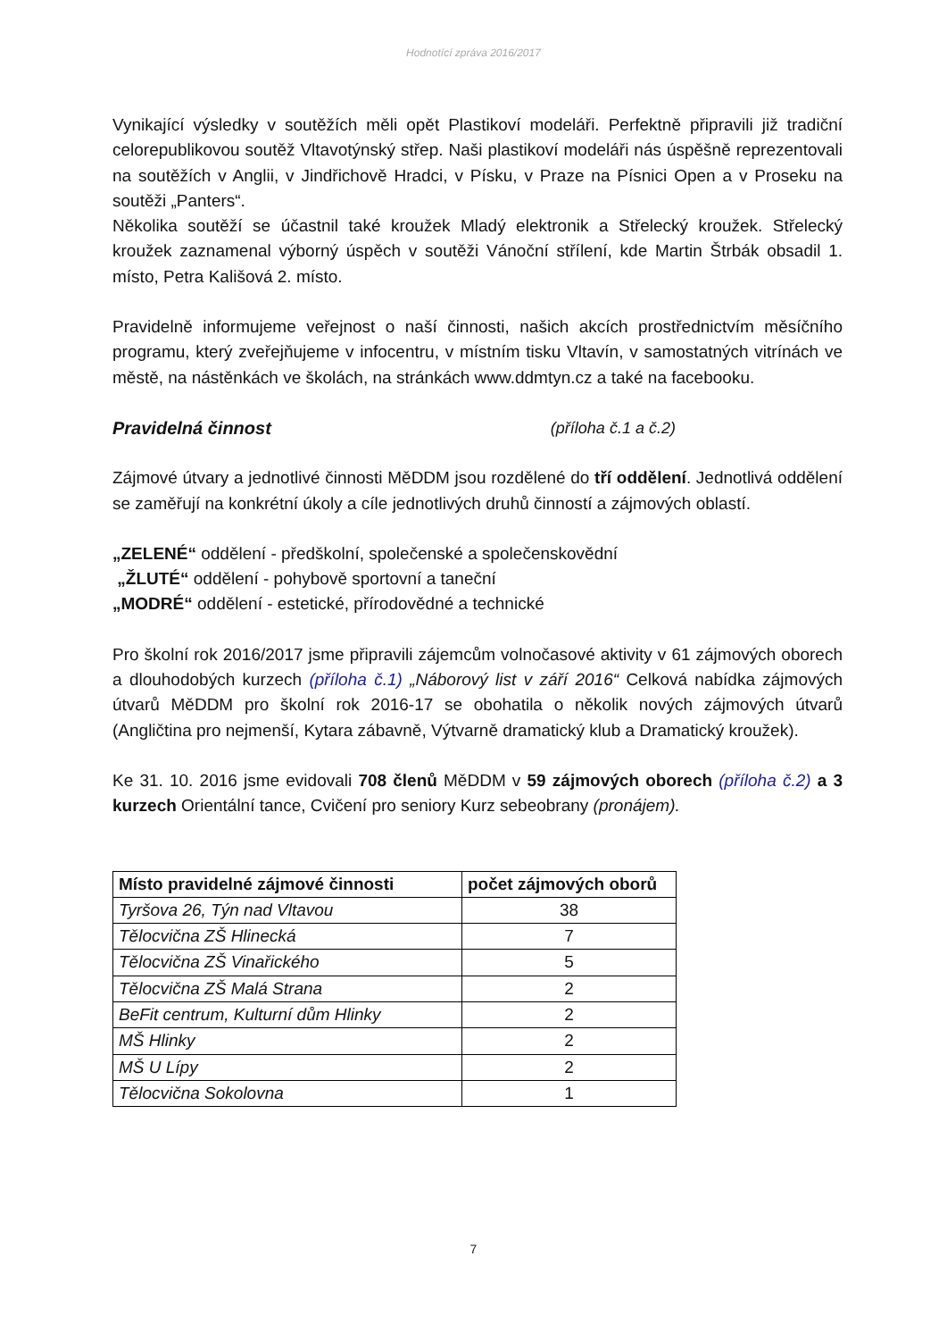Hodnotící zpráva 2016/2017
Vynikající výsledky v soutěžích měli opět Plastikoví modeláři. Perfektně připravili již tradiční celorepublikovou soutěž Vltavotýnský střep. Naši plastikoví modeláři nás úspěšně reprezentovali na soutěžích v Anglii, v Jindřichově Hradci, v Písku, v Praze na Písnici Open a v Proseku na soutěži „Panters“.
Několika soutěží se účastnil také kroužek Mladý elektronik a Střelecký kroužek. Střelecký kroužek zaznamenal výborný úspěch v soutěži Vánoční střílení, kde Martin Štrbák obsadil 1. místo, Petra Kališová 2. místo.
Pravidelně informujeme veřejnost o naší činnosti, našich akcích prostřednictvím měsíčního programu, který zveřejňujeme v infocentru, v místním tisku Vltavín, v samostatných vitrínách ve městě, na nástěnkách ve školách, na stránkách www.ddmtyn.cz a také na facebooku.
Pravidelná činnost (příloha č.1 a č.2)
Zájmové útvary a jednotlivé činnosti MěDDM jsou rozdělené do tří oddělení. Jednotlivá oddělení se zaměřují na konkrétní úkoly a cíle jednotlivých druhů činností a zájmových oblastí.
„ZELENÉ“ oddělení - předškolní, společenské a společenskovědní
„ŽLUTÉ“ oddělení - pohybově sportovní a taneční
„MODRÉ“ oddělení - estetické, přírodovědné a technické
Pro školní rok 2016/2017 jsme připravili zájemcům volnočasové aktivity v 61 zájmových oborech a dlouhodobých kurzech (příloha č.1) „Náborový list v září 2016“ Celková nabídka zájmových útvarů MěDDM pro školní rok 2016-17 se obohatila o několik nových zájmových útvarů (Angličtina pro nejmenší, Kytara zábavně, Výtvarně dramatický klub a Dramatický kroužek).
Ke 31. 10. 2016 jsme evidovali 708 členů MěDDM v 59 zájmových oborech (příloha č.2) a 3 kurzech Orientální tance, Cvičení pro seniory Kurz sebeobrany (pronájem).
| Místo pravidelné zájmové činnosti | počet zájmových oborů |
| --- | --- |
| Tyršova 26, Týn nad Vltavou | 38 |
| Tělocvična ZŠ Hlinecká | 7 |
| Tělocvična ZŠ Vinařického | 5 |
| Tělocvična ZŠ Malá Strana | 2 |
| BeFit centrum, Kulturní dům Hlinky | 2 |
| MŠ Hlinky | 2 |
| MŠ U Lípy | 2 |
| Tělocvična Sokolovna | 1 |
7